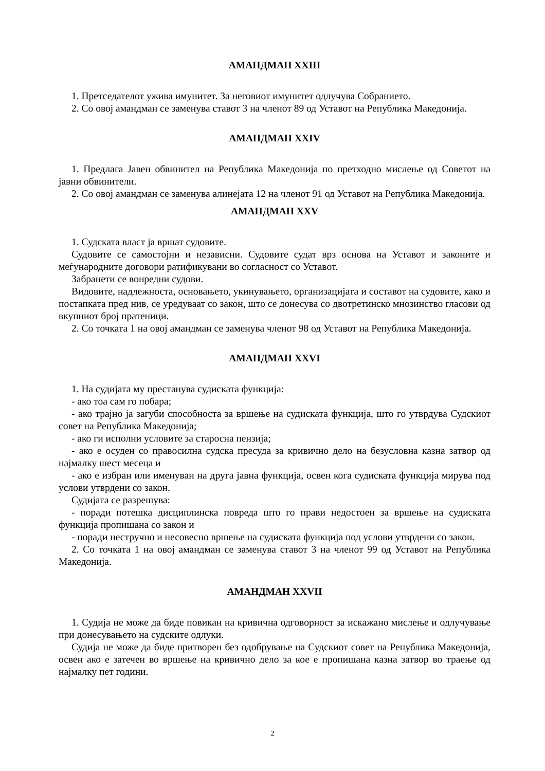АМАНДМАН XXIII
1. Претседателот ужива имунитет. За неговиот имунитет одлучува Собранието.
2. Со овој амандман се заменува ставот 3 на членот 89 од Уставот на Република Македонија.
АМАНДМАН XXIV
1. Предлага Јавен обвинител на Република Македонија по претходно мислење од Советот на јавни обвинители.
2. Со овој амандман се заменува алинејата 12 на членот 91 од Уставот на Република Македонија.
АМАНДМАН XXV
1. Судската власт ја вршат судовите.
Судовите се самостојни и независни. Судовите судат врз основа на Уставот и законите и меѓународните договори ратификувани во согласност со Уставот.
Забранети се вонредни судови.
Видовите, надлежноста, основањето, укинувањето, организацијата и составот на судовите, како и постапката пред нив, се уредуваат со закон, што се донесува со двотретинско мнозинство гласови од вкупниот број пратеници.
2. Со точката 1 на овој амандман се заменува членот 98 од Уставот на Република Македонија.
АМАНДМАН XXVI
1. На судијата му престанува судиската функција:
- ако тоа сам го побара;
- ако трајно ја загуби способноста за вршење на судиската функција, што го утврдува Судскиот совет на Република Македонија;
- ако ги исполни условите за старосна пензија;
- ако е осуден со правосилна судска пресуда за кривично дело на безусловна казна затвор од најмалку шест месеца и
- ако е избран или именуван на друга јавна функција, освен кога судиската функција мирува под услови утврдени со закон.
Судијата се разрешува:
- поради потешка дисциплинска повреда што го прави недостоен за вршење на судиската функција пропишана со закон и
- поради нестручно и несовесно вршење на судиската функција под услови утврдени со закон.
2. Со точката 1 на овој амандман се заменува ставот 3 на членот 99 од Уставот на Република Македонија.
АМАНДМАН XXVII
1. Судија не може да биде повикан на кривична одговорност за искажано мислење и одлучување при донесувањето на судските одлуки.
Судија не може да биде притворен без одобрување на Судскиот совет на Република Македонија, освен ако е затечен во вршење на кривично дело за кое е пропишана казна затвор во траење од најмалку пет години.
2